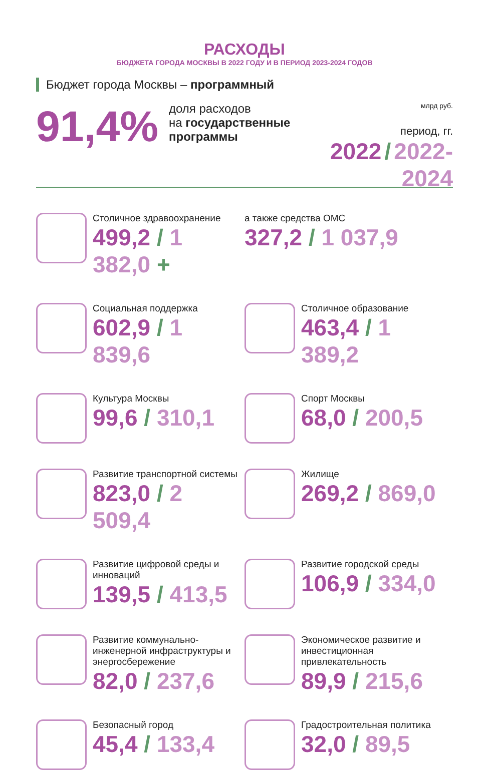РАСХОДЫ
БЮДЖЕТА ГОРОДА МОСКВЫ В 2022 ГОДУ И В ПЕРИОД 2023-2024 ГОДОВ
Бюджет города Москвы – программный
91,4%
доля расходов
на государственные программы
млрд руб.
период, гг.
2022 / 2022-2024
Столичное здравоохранение
499,2 / 1 382,0 +
а также средства ОМС
327,2 / 1 037,9
Социальная поддержка
602,9 / 1 839,6
Столичное образование
463,4 / 1 389,2
Культура Москвы
99,6 / 310,1
Спорт Москвы
68,0 / 200,5
Развитие транспортной системы
823,0 / 2 509,4
Жилище
269,2 / 869,0
Развитие цифровой среды и инноваций
139,5 / 413,5
Развитие городской среды
106,9 / 334,0
Развитие коммунально-инженерной инфраструктуры и энергосбережение
82,0 / 237,6
Экономическое развитие и инвестиционная привлекательность
89,9 / 215,6
Безопасный город
45,4 / 133,4
Градостроительная политика
32,0 / 89,5